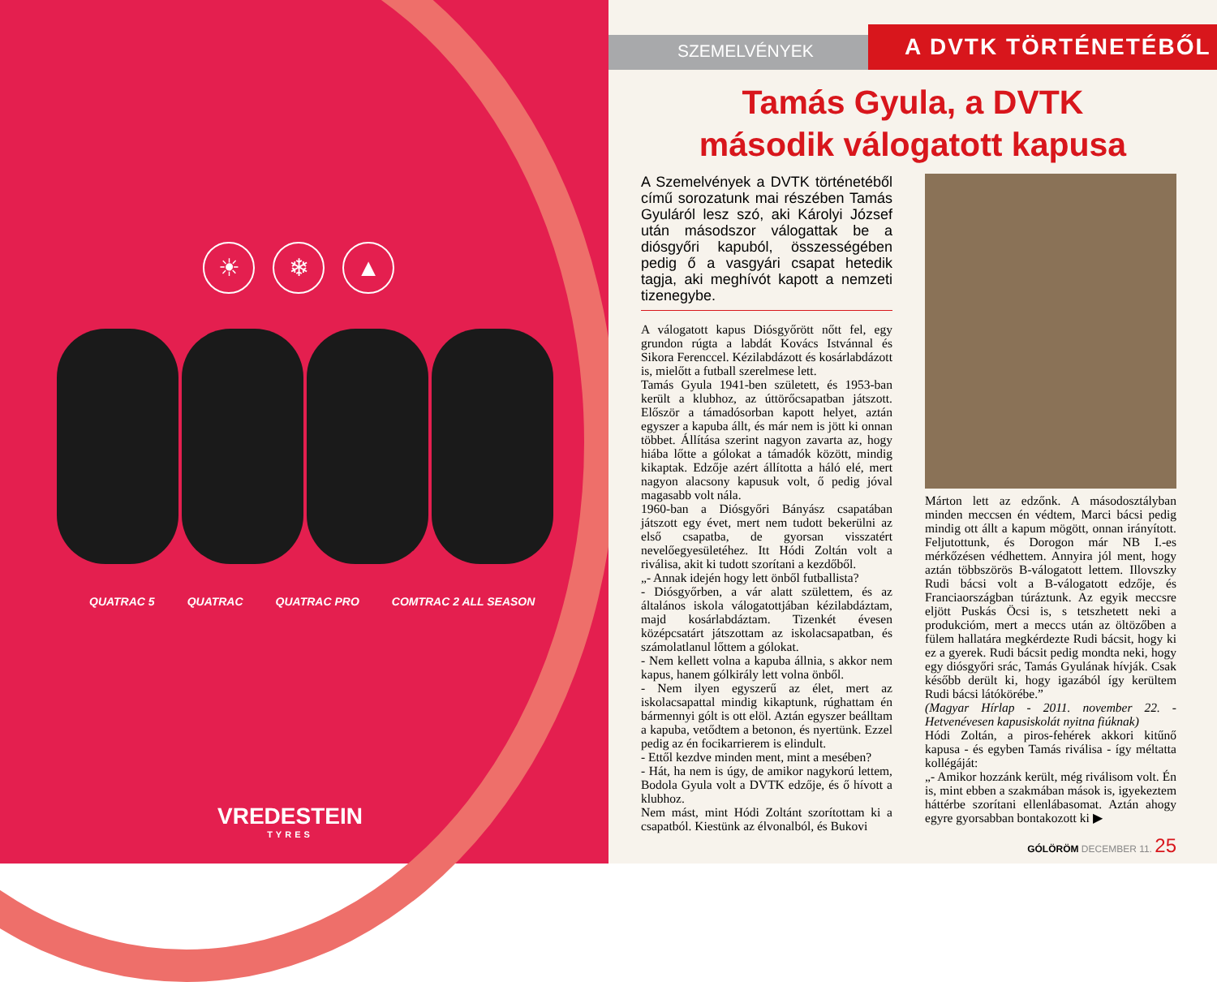☀ ❄ ▲
QUATRAC 5 QUATRAC QUATRAC PRO COMTRAC 2 ALL SEASON
VREDESTEIN
TYRES
SZEMELVÉNYEK
A DVTK TÖRTÉNETÉBŐL
Tamás Gyula, a DVTK
második válogatott kapusa
A Szemelvények a DVTK történetéből című sorozatunk mai részében Tamás Gyuláról lesz szó, aki Károlyi József után másodszor válogattak be a diósgyőri kapuból, összességében pedig ő a vasgyári csapat hetedik tagja, aki meghívót kapott a nemzeti tizenegybe.
A válogatott kapus Diósgyőrött nőtt fel, egy grundon rúgta a labdát Kovács Istvánnal és Sikora Ferenccel. Kézilabdázott és kosárlabdázott is, mielőtt a futball szerelmese lett.
Tamás Gyula 1941-ben született, és 1953-ban került a klubhoz, az úttörőcsapatban játszott. Először a támadósorban kapott helyet, aztán egyszer a kapuba állt, és már nem is jött ki onnan többet. Állítása szerint nagyon zavarta az, hogy hiába lőtte a gólokat a támadók között, mindig kikaptak. Edzője azért állította a háló elé, mert nagyon alacsony kapusuk volt, ő pedig jóval magasabb volt nála.
1960-ban a Diósgyőri Bányász csapatában játszott egy évet, mert nem tudott bekerülni az első csapatba, de gyorsan visszatért nevelőegyesületéhez. Itt Hódi Zoltán volt a riválisa, akit ki tudott szorítani a kezdőből.
„- Annak idején hogy lett önből futballista?
- Diósgyőrben, a vár alatt születtem, és az általános iskola válogatottjában kézilabdáztam, majd kosárlabdáztam. Tizenkét évesen középcsatárt játszottam az iskolacsapatban, és számolatlanul lőttem a gólokat.
- Nem kellett volna a kapuba állnia, s akkor nem kapus, hanem gólkirály lett volna önből.
- Nem ilyen egyszerű az élet, mert az iskolacsapattal mindig kikaptunk, rúghattam én bármennyi gólt is ott elöl. Aztán egyszer beálltam a kapuba, vetődtem a betonon, és nyertünk. Ezzel pedig az én focikarrierem is elindult.
- Ettől kezdve minden ment, mint a mesében?
- Hát, ha nem is úgy, de amikor nagykorú lettem, Bodola Gyula volt a DVTK edzője, és ő hívott a klubhoz.
Nem mást, mint Hódi Zoltánt szorítottam ki a csapatból. Kiestünk az élvonalból, és Bukovi
Márton lett az edzőnk. A másodosztályban minden meccsen én védtem, Marci bácsi pedig mindig ott állt a kapum mögött, onnan irányított. Feljutottunk, és Dorogon már NB I.-es mérkőzésen védhettem. Annyira jól ment, hogy aztán többszörös B-válogatott lettem. Illovszky Rudi bácsi volt a B-válogatott edzője, és Franciaországban túráztunk. Az egyik meccsre eljött Puskás Öcsi is, s tetszhetett neki a produkcióm, mert a meccs után az öltözőben a fülem hallatára megkérdezte Rudi bácsit, hogy ki ez a gyerek. Rudi bácsit pedig mondta neki, hogy egy diósgyőri srác, Tamás Gyulának hívják. Csak később derült ki, hogy igazából így kerültem Rudi bácsi látókörébe.”
(Magyar Hírlap - 2011. november 22. - Hetvenévesen kapusiskolát nyitna fiúknak)
Hódi Zoltán, a piros-fehérek akkori kitűnő kapusa - és egyben Tamás riválisa - így méltatta kollégáját:
„- Amikor hozzánk került, még riválisom volt. Én is, mint ebben a szakmában mások is, igyekeztem háttérbe szorítani ellenlábasomat. Aztán ahogy egyre gyorsabban bontakozott ki ▶
GÓLÖRÖM DECEMBER 11. 25